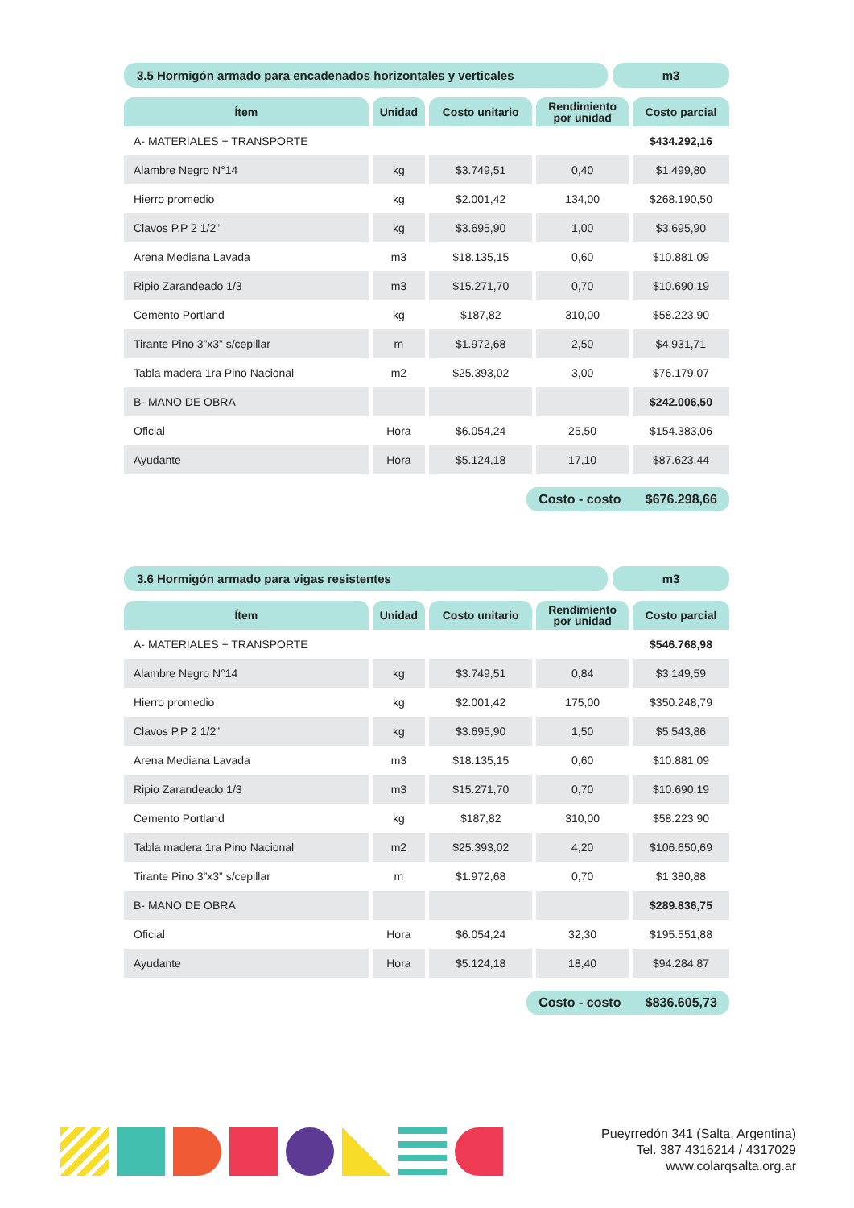3.5 Hormigón armado para encadenados horizontales y verticales
m3
| Ítem | Unidad | Costo unitario | Rendimiento por unidad | Costo parcial |
| --- | --- | --- | --- | --- |
| A- MATERIALES + TRANSPORTE | | | | $434.292,16 |
| Alambre Negro N°14 | kg | $3.749,51 | 0,40 | $1.499,80 |
| Hierro promedio | kg | $2.001,42 | 134,00 | $268.190,50 |
| Clavos P.P 2 1/2” | kg | $3.695,90 | 1,00 | $3.695,90 |
| Arena Mediana Lavada | m3 | $18.135,15 | 0,60 | $10.881,09 |
| Ripio Zarandeado 1/3 | m3 | $15.271,70 | 0,70 | $10.690,19 |
| Cemento Portland | kg | $187,82 | 310,00 | $58.223,90 |
| Tirante Pino 3”x3” s/cepillar | m | $1.972,68 | 2,50 | $4.931,71 |
| Tabla madera 1ra Pino Nacional | m2 | $25.393,02 | 3,00 | $76.179,07 |
| B- MANO DE OBRA | | | | $242.006,50 |
| Oficial | Hora | $6.054,24 | 25,50 | $154.383,06 |
| Ayudante | Hora | $5.124,18 | 17,10 | $87.623,44 |
Costo - costo $676.298,66
3.6 Hormigón armado para vigas resistentes
m3
| Ítem | Unidad | Costo unitario | Rendimiento por unidad | Costo parcial |
| --- | --- | --- | --- | --- |
| A- MATERIALES + TRANSPORTE | | | | $546.768,98 |
| Alambre Negro N°14 | kg | $3.749,51 | 0,84 | $3.149,59 |
| Hierro promedio | kg | $2.001,42 | 175,00 | $350.248,79 |
| Clavos P.P 2 1/2” | kg | $3.695,90 | 1,50 | $5.543,86 |
| Arena Mediana Lavada | m3 | $18.135,15 | 0,60 | $10.881,09 |
| Ripio Zarandeado 1/3 | m3 | $15.271,70 | 0,70 | $10.690,19 |
| Cemento Portland | kg | $187,82 | 310,00 | $58.223,90 |
| Tabla madera 1ra Pino Nacional | m2 | $25.393,02 | 4,20 | $106.650,69 |
| Tirante Pino 3”x3” s/cepillar | m | $1.972,68 | 0,70 | $1.380,88 |
| B- MANO DE OBRA | | | | $289.836,75 |
| Oficial | Hora | $6.054,24 | 32,30 | $195.551,88 |
| Ayudante | Hora | $5.124,18 | 18,40 | $94.284,87 |
Costo - costo $836.605,73
Pueyrredón 341 (Salta, Argentina)
Tel. 387 4316214 / 4317029
www.colarqsalta.org.ar